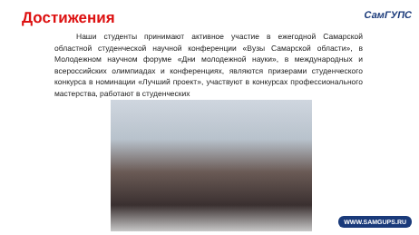Достижения
СамГУПС
Наши студенты принимают активное участие в ежегодной Самарской областной студенческой научной конференции «Вузы Самарской области», в Молодежном научном форуме «Дни молодежной науки», в международных и всероссийских олимпиадах и конференциях, являются призерами студенческого конкурса в номинации «Лучший проект», участвуют в конкурсах профессионального мастерства, работают в студенческих
WWW.SAMGUPS.RU